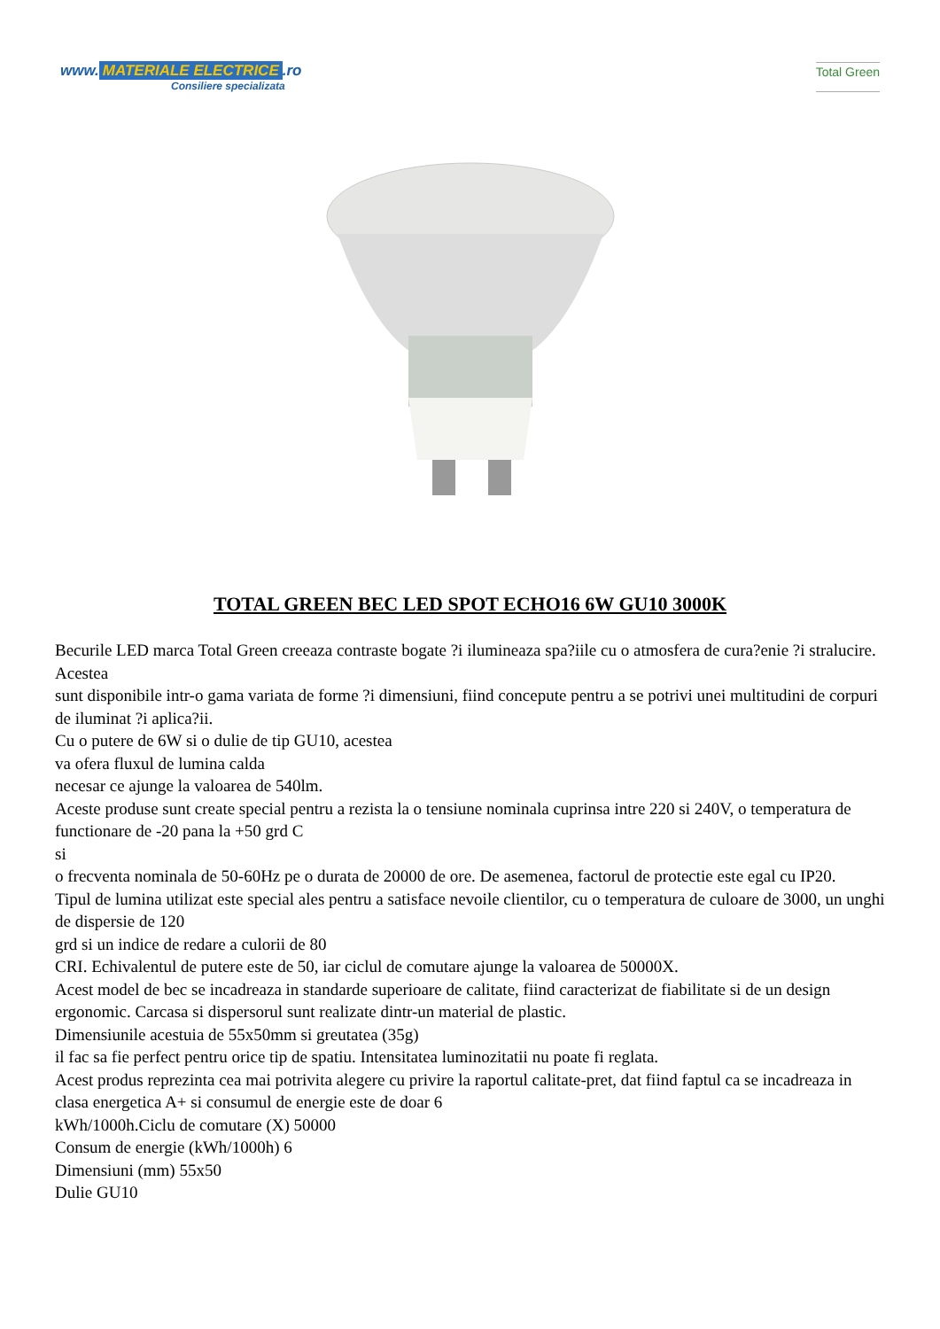www. MATERIALE ELECTRICE.ro
Consiliere specializata
Total Green
TOTAL GREEN BEC LED SPOT ECHO16 6W GU10 3000K
Becurile LED marca Total Green creeaza contraste bogate ?i ilumineaza spa?iile cu o atmosfera de cura?enie ?i stralucire.
Acestea
sunt disponibile intr-o gama variata de forme ?i dimensiuni, fiind concepute pentru a se potrivi unei multitudini de corpuri de iluminat ?i aplica?ii.
Cu o putere de 6W si o dulie de tip GU10, acestea
va ofera fluxul de lumina calda
necesar ce ajunge la valoarea de 540lm.
Aceste produse sunt create special pentru a rezista la o tensiune nominala cuprinsa intre 220 si 240V, o temperatura de functionare de -20 pana la +50 grd C
si
o frecventa nominala de 50-60Hz pe o durata de 20000 de ore. De asemenea, factorul de protectie este egal cu IP20.
Tipul de lumina utilizat este special ales pentru a satisface nevoile clientilor, cu o temperatura de culoare de 3000, un unghi de dispersie de 120
grd si un indice de redare a culorii de 80
CRI. Echivalentul de putere este de 50, iar ciclul de comutare ajunge la valoarea de 50000X.
Acest model de bec se incadreaza in standarde superioare de calitate, fiind caracterizat de fiabilitate si de un design ergonomic. Carcasa si dispersorul sunt realizate dintr-un material de plastic.
Dimensiunile acestuia de 55x50mm si greutatea (35g)
il fac sa fie perfect pentru orice tip de spatiu. Intensitatea luminozitatii nu poate fi reglata.
Acest produs reprezinta cea mai potrivita alegere cu privire la raportul calitate-pret, dat fiind faptul ca se incadreaza in clasa energetica A+ si consumul de energie este de doar 6
kWh/1000h.Ciclu de comutare (X) 50000
Consum de energie (kWh/1000h) 6
Dimensiuni (mm) 55x50
Dulie GU10